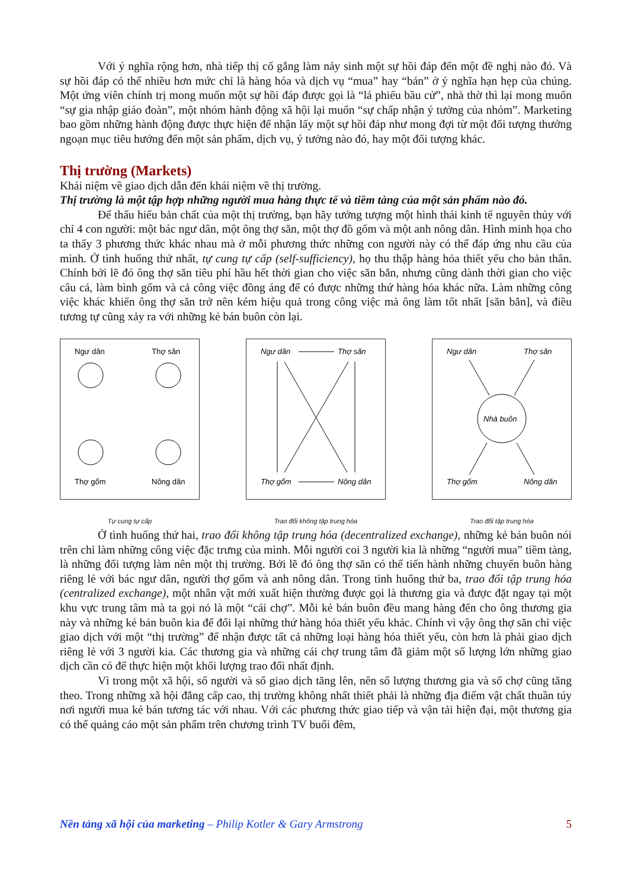Với ý nghĩa rộng hơn, nhà tiếp thị cố gắng làm nảy sinh một sự hồi đáp đến một đề nghị nào đó. Và sự hồi đáp có thể nhiều hơn mức chỉ là hàng hóa và dịch vụ “mua” hay “bán” ở ý nghĩa hạn hẹp của chúng. Một ứng viên chính trị mong muốn một sự hồi đáp được gọi là “lá phiếu bầu cử”, nhà thờ thì lại mong muốn “sự gia nhập giáo đoàn”, một nhóm hành động xã hội lại muốn “sự chấp nhận ý tưởng của nhóm”. Marketing bao gồm những hành động được thực hiện để nhận lấy một sự hồi đáp như mong đợi từ một đối tượng thưởng ngoạn mục tiêu hướng đến một sản phẩm, dịch vụ, ý tưởng nào đó, hay một đối tượng khác.
Thị trường (Markets)
Khái niệm về giao dịch dẫn đến khái niệm về thị trường.
Thị trường là một tập hợp những người mua hàng thực tế và tiềm tàng của một sản phẩm nào đó.
Để thấu hiểu bản chất của một thị trường, bạn hãy tưởng tượng một hình thái kinh tế nguyên thủy với chỉ 4 con người: một bác ngư dân, một ông thợ săn, một thợ đồ gốm và một anh nông dân. Hình minh họa cho ta thấy 3 phương thức khác nhau mà ở mỗi phương thức những con người này có thể đáp ứng nhu cầu của mình. Ở tình huống thứ nhất, tự cung tự cấp (self-sufficiency), họ thu thập hàng hóa thiết yếu cho bản thân. Chính bởi lẽ đó ông thợ săn tiêu phí hầu hết thời gian cho việc săn bắn, nhưng cũng dành thời gian cho việc câu cá, làm bình gốm và cả công việc đồng áng để có được những thứ hàng hóa khác nữa. Làm những công việc khác khiến ông thợ săn trở nên kém hiệu quả trong công việc mà ông làm tốt nhất [săn bắn], và điều tương tự cũng xảy ra với những kẻ bán buôn còn lại.
Ngư dân
Thợ săn
Thợ gốm
Nông dân
Tự cung tự cấp
Ngư dân
Thợ săn
Thợ gốm
Nông dân
Trao đổi không tập trung hóa
Ngư dân
Thợ săn
Thợ gốm
Nông dân
Nhà buôn
Trao đổi tập trung hóa
Ở tình huống thứ hai, trao đổi không tập trung hóa (decentralized exchange), những kẻ bán buôn nói trên chỉ làm những công việc đặc trưng của mình. Mỗi người coi 3 người kia là những “người mua” tiềm tàng, là những đối tượng làm nên một thị trường. Bởi lẽ đó ông thợ săn có thể tiến hành những chuyến buôn hàng riêng lẻ với bác ngư dân, người thợ gốm và anh nông dân. Trong tình huống thứ ba, trao đổi tập trung hóa (centralized exchange), một nhân vật mới xuất hiện thường được gọi là thương gia và được đặt ngay tại một khu vực trung tâm mà ta gọi nó là một “cái chợ”. Mỗi kẻ bán buôn đều mang hàng đến cho ông thương gia này và những kẻ bán buôn kia để đổi lại những thứ hàng hóa thiết yếu khác. Chính vì vậy ông thợ săn chỉ việc giao dịch với một “thị trường” để nhận được tất cả những loại hàng hóa thiết yếu, còn hơn là phải giao dịch riêng lẻ với 3 người kia. Các thương gia và những cái chợ trung tâm đã giảm một số lượng lớn những giao dịch cần có để thực hiện một khối lượng trao đổi nhất định.
Vì trong một xã hội, số người và số giao dịch tăng lên, nên số lượng thương gia và số chợ cũng tăng theo. Trong những xã hội đẳng cấp cao, thị trường không nhất thiết phải là những địa điểm vật chất thuần túy nơi người mua kẻ bán tương tác với nhau. Với các phương thức giao tiếp và vận tải hiện đại, một thương gia có thể quảng cáo một sản phẩm trên chương trình TV buổi đêm,
Nền tảng xã hội của marketing – Philip Kotler & Gary Armstrong 5